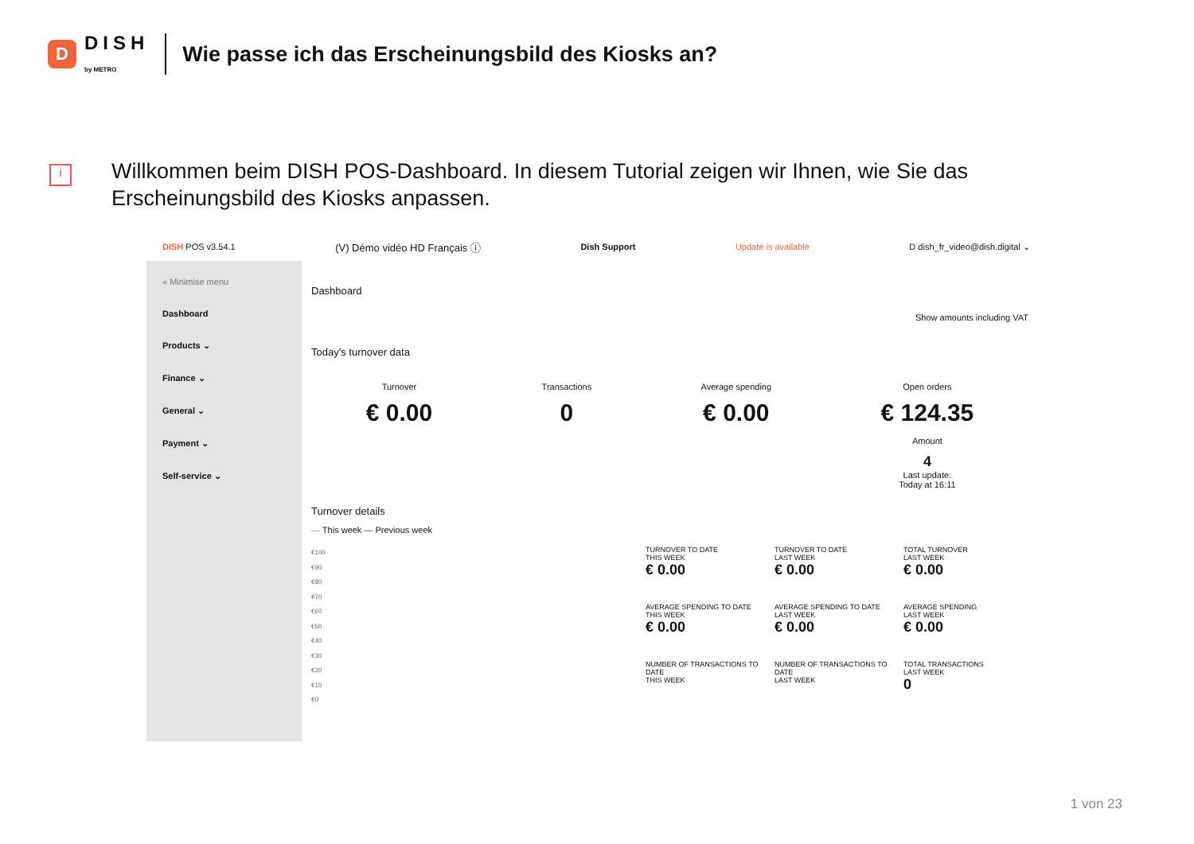D
DISH
by METRO
Wie passe ich das Erscheinungsbild des Kiosks an?
i
Willkommen beim DISH POS-Dashboard. In diesem Tutorial zeigen wir Ihnen, wie Sie das Erscheinungsbild des Kiosks anpassen.
DISH POS v3.54.1 (V) Démo vidéo HD Français ⓘ Dish Support Update is available D dish_fr_video@dish.digital ⌄
« Minimise menu
Dashboard
Products ⌄
Finance ⌄
General ⌄
Payment ⌄
Self-service ⌄
Dashboard
Show amounts including VAT
Today's turnover data
Turnover
€ 0.00
Transactions
0
Average spending
€ 0.00
Open orders
€ 124.35
Amount
4
Last update:
Today at 16:11
Turnover details
— This week — Previous week
€100
€90
€80
€70
€60
€50
€40
€30
€20
€10
€0
TURNOVER TO DATE
THIS WEEK
€ 0.00
TURNOVER TO DATE
LAST WEEK
€ 0.00
TOTAL TURNOVER
LAST WEEK
€ 0.00
AVERAGE SPENDING TO DATE
THIS WEEK
€ 0.00
AVERAGE SPENDING TO DATE
LAST WEEK
€ 0.00
AVERAGE SPENDING
LAST WEEK
€ 0.00
NUMBER OF TRANSACTIONS TO DATE
THIS WEEK
NUMBER OF TRANSACTIONS TO DATE
LAST WEEK
TOTAL TRANSACTIONS
LAST WEEK
0
1 von 23